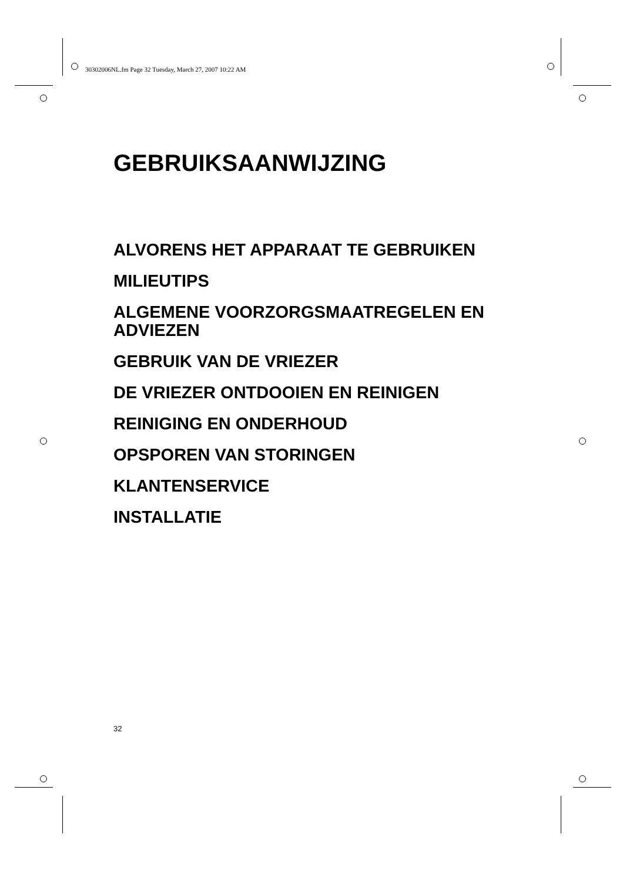30302006NL.fm Page 32 Tuesday, March 27, 2007 10:22 AM
GEBRUIKSAANWIJZING
ALVORENS HET APPARAAT TE GEBRUIKEN
MILIEUTIPS
ALGEMENE VOORZORGSMAATREGELEN EN ADVIEZEN
GEBRUIK VAN DE VRIEZER
DE VRIEZER ONTDOOIEN EN REINIGEN
REINIGING EN ONDERHOUD
OPSPOREN VAN STORINGEN
KLANTENSERVICE
INSTALLATIE
32